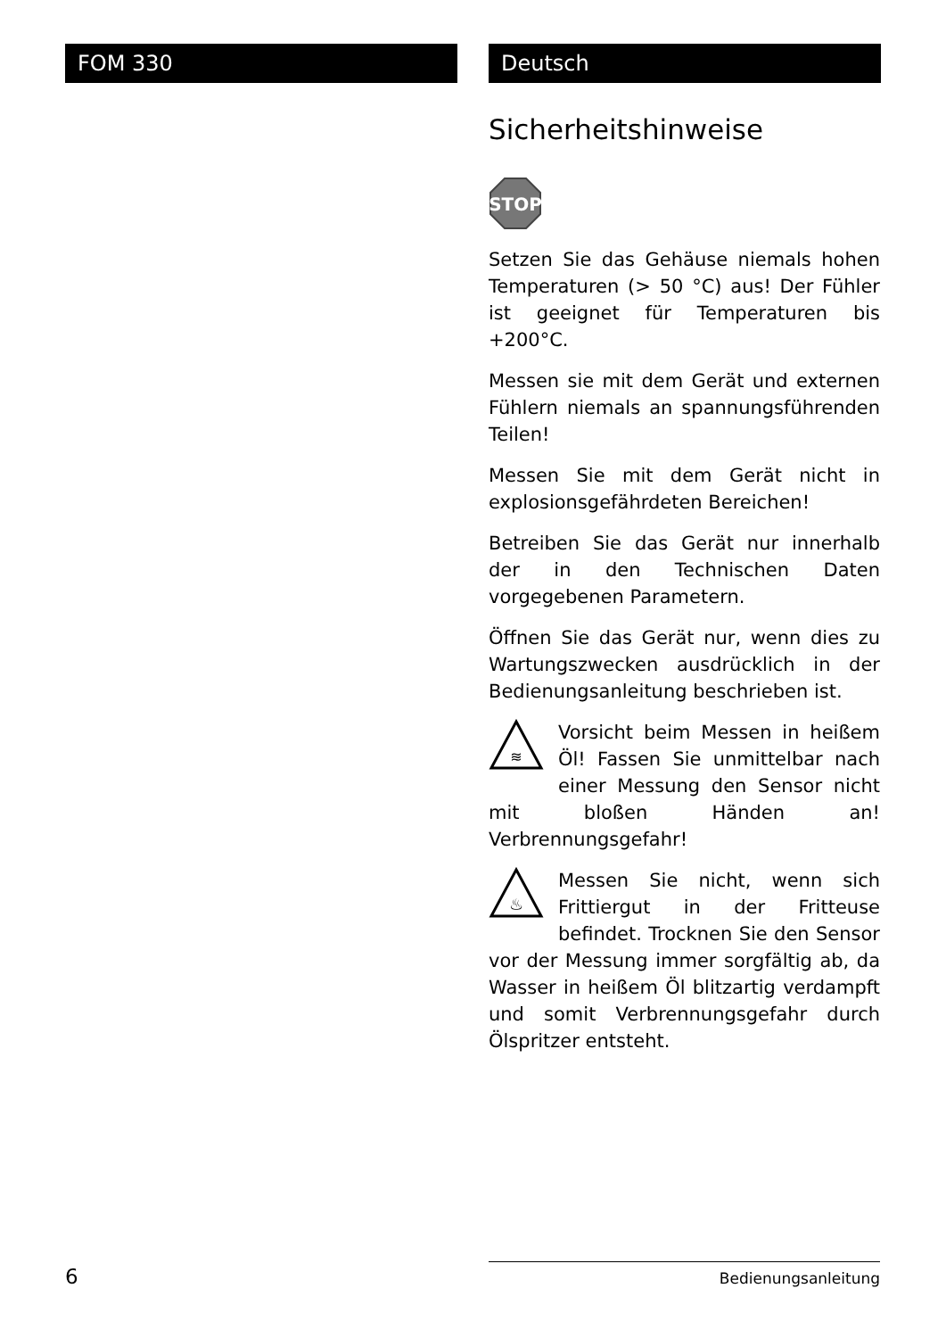FOM 330 Deutsch
Sicherheitshinweise
STOP
Setzen Sie das Gehäuse niemals hohen Temperaturen (> 50 °C) aus! Der Fühler ist geeignet für Temperaturen bis +200°C.
Messen sie mit dem Gerät und externen Fühlern niemals an spannungsführenden Teilen!
Messen Sie mit dem Gerät nicht in explosionsgefährdeten Bereichen!
Betreiben Sie das Gerät nur innerhalb der in den Technischen Daten vorgegebenen Parametern.
Öffnen Sie das Gerät nur, wenn dies zu Wartungszwecken ausdrücklich in der Bedienungsanleitung beschrieben ist.
≋
Vorsicht beim Messen in heißem Öl! Fassen Sie unmittelbar nach einer Messung den Sensor nicht mit bloßen Händen an! Verbrennungsgefahr!
♨
Messen Sie nicht, wenn sich Frittiergut in der Fritteuse befindet. Trocknen Sie den Sensor vor der Messung immer sorgfältig ab, da Wasser in heißem Öl blitzartig verdampft und somit Verbrennungsgefahr durch Ölspritzer entsteht.
6 Bedienungsanleitung